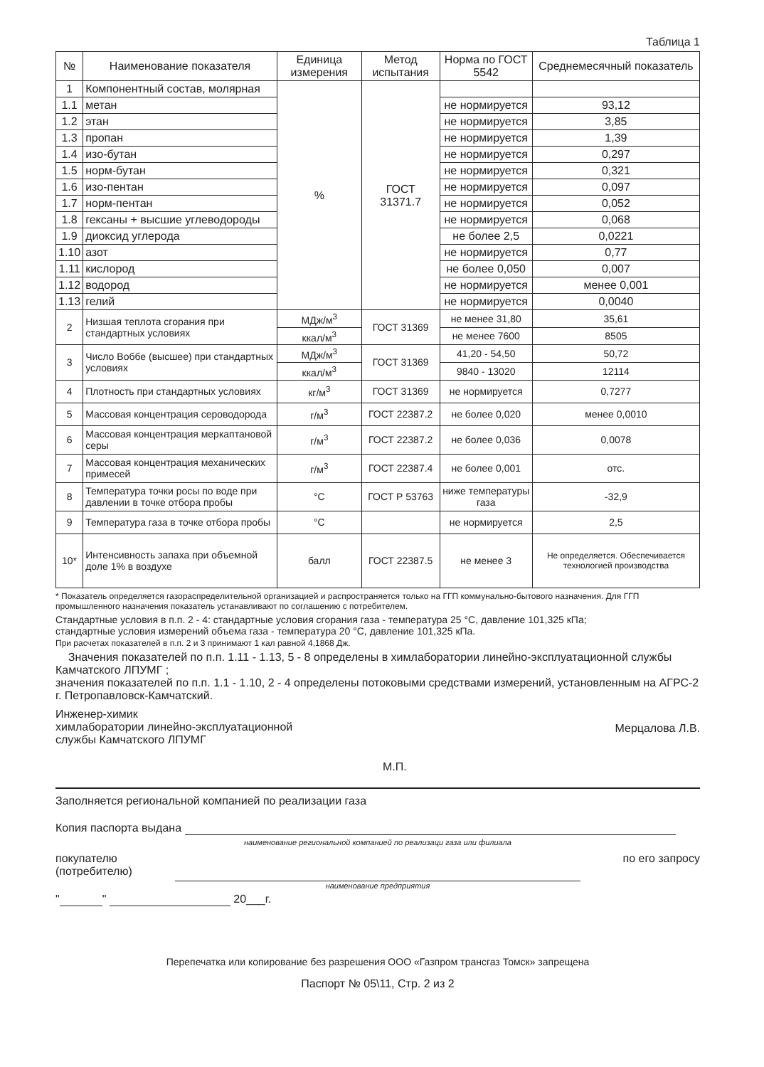Таблица 1
| № | Наименование показателя | Единица измерения | Метод испытания | Норма по ГОСТ 5542 | Среднемесячный показатель |
| --- | --- | --- | --- | --- | --- |
| 1 | Компонентный состав, молярная | % | ГОСТ 31371.7 | | |
| 1.1 | метан | | | не нормируется | 93,12 |
| 1.2 | этан | | | не нормируется | 3,85 |
| 1.3 | пропан | | | не нормируется | 1,39 |
| 1.4 | изо-бутан | | | не нормируется | 0,297 |
| 1.5 | норм-бутан | | | не нормируется | 0,321 |
| 1.6 | изо-пентан | | | не нормируется | 0,097 |
| 1.7 | норм-пентан | | | не нормируется | 0,052 |
| 1.8 | гексаны + высшие углеводороды | | | не нормируется | 0,068 |
| 1.9 | диоксид углерода | | | не более 2,5 | 0,0221 |
| 1.10 | азот | | | не нормируется | 0,77 |
| 1.11 | кислород | | | не более 0,050 | 0,007 |
| 1.12 | водород | | | не нормируется | менее 0,001 |
| 1.13 | гелий | | | не нормируется | 0,0040 |
| 2 | Низшая теплота сгорания при стандартных условиях | МДж/м<sup>3</sup> | ГОСТ 31369 | не менее 31,80 | 35,61 |
| | | ккал/м<sup>3</sup> | | не менее 7600 | 8505 |
| 3 | Число Воббе (высшее) при стандартных условиях | МДж/м<sup>3</sup> | ГОСТ 31369 | 41,20 - 54,50 | 50,72 |
| | | ккал/м<sup>3</sup> | | 9840 - 13020 | 12114 |
| 4 | Плотность при стандартных условиях | кг/м<sup>3</sup> | ГОСТ 31369 | не нормируется | 0,7277 |
| 5 | Массовая концентрация сероводорода | г/м<sup>3</sup> | ГОСТ 22387.2 | не более 0,020 | менее 0,0010 |
| 6 | Массовая концентрация меркаптановой серы | г/м<sup>3</sup> | ГОСТ 22387.2 | не более 0,036 | 0,0078 |
| 7 | Массовая концентрация механических примесей | г/м<sup>3</sup> | ГОСТ 22387.4 | не более 0,001 | отс. |
| 8 | Температура точки росы по воде при давлении в точке отбора пробы | °С | ГОСТ Р 53763 | ниже температуры газа | -32,9 |
| 9 | Температура газа в точке отбора пробы | °С | | не нормируется | 2,5 |
| 10* | Интенсивность запаха при объемной доле 1% в воздухе | балл | ГОСТ 22387.5 | не менее 3 | Не определяется. Обеспечивается технологией производства |
* Показатель определяется газораспределительной организацией и распространяется только на ГГП коммунально-бытового назначения. Для ГГП промышленного назначения показатель устанавливают по соглашению с потребителем.
Стандартные условия в п.п. 2 - 4: стандартные условия сгорания газа - температура 25 °С, давление 101,325 кПа;
стандартные условия измерений объема газа - температура 20 °С, давление 101,325 кПа.
При расчетах показателей в п.п. 2 и 3 принимают 1 кал равной 4,1868 Дж.
Значения показателей по п.п. 1.11 - 1.13, 5 - 8 определены в химлаборатории линейно-эксплуатационной службы Камчатского ЛПУМГ ;
значения показателей по п.п. 1.1 - 1.10, 2 - 4 определены потоковыми средствами измерений, установленным на АГРС-2 г. Петропавловск-Камчатский.
Инженер-химик
химлаборатории линейно-эксплуатационной
службы Камчатского ЛПУМГ
Мерцалова Л.В.
М.П.
Заполняется региональной компанией по реализации газа
Копия паспорта выдана
наименование региональной компанией по реализаци газа или филиала
покупателю
(потребителю)
по его запросу
наименование предприятия
" " 20___г.
Перепечатка или копирование без разрешения ООО «Газпром трансгаз Томск» запрещена
Паспорт № 05\11, Стр. 2 из 2